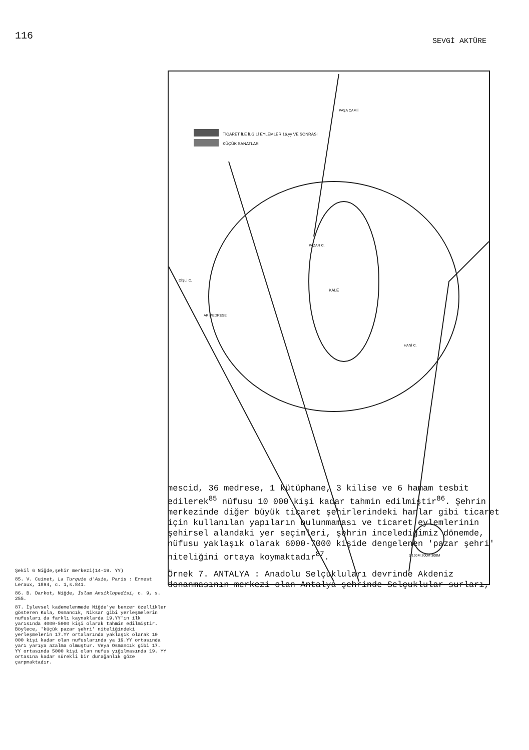116
SEVGİ AKTÜRE
Şekil 6 Niğde,şehir merkezi(14-19. YY)
85. V. Cuinet, La Turquie d'Asie, Paris : Ernest Leraux, 1894, c. 1,s.841.
86. B. Darkot, Niğde, İslam Ansiklopedisi, c. 9, s. 255.
87. İşlevsel kademelenmede Niğde'ye benzer özellikler gösteren Kula, Osmancık, Niksar gibi yerleşmelerin nufusları da farklı kaynaklarda 19.YY'ın ilk yarısında 4000-5000 kişi olarak tahmin edilmiştir. Böylece, 'küçük pazar şehri' niteliğindeki yerleşmelerin 17.YY ortalarında yaklaşık olarak 10 000 kişi kadar olan nufuslarında ya 19.YY ortasında yarı yarıya azalma olmuştur. Veya Osmancık gibi 17. YY ortasında 5000 kişi olan nufus yığılmasında 19. YY ortasına kadar sürekli bir durağanlık göze çarpmaktadır.
TİCARET İLE İLGİLİ EYLEMLER 16.yy VE SONRASI
KÜÇÜK SANATLAR
KALE
DİŞLİ C.
AK MEDRESE
PAZAR C.
HANİ C.
PAŞA CAMİİ
0 100M 200M 300M
mescid, 36 medrese, 1 kütüphane, 3 kilise ve 6 hamam tesbit edilerek<sup>85</sup> nüfusu 10 000 kişi kadar tahmin edilmiştir<sup>86</sup>. Şehrin merkezinde diğer büyük ticaret şehirlerindeki hanlar gibi ticaret için kullanılan yapıların bulunmaması ve ticaret eylemlerinin şehirsel alandaki yer seçimleri, şehrin incelediğimiz dönemde, nüfusu yaklaşık olarak 6000-7000 kişide dengelenen 'pazar şehri' niteliğini ortaya koymaktadır<sup>87</sup>.
Örnek 7. ANTALYA : Anadolu Selçukluları devrinde Akdeniz donanmasının merkezi olan Antalya şehrinde Selçuklular surları,